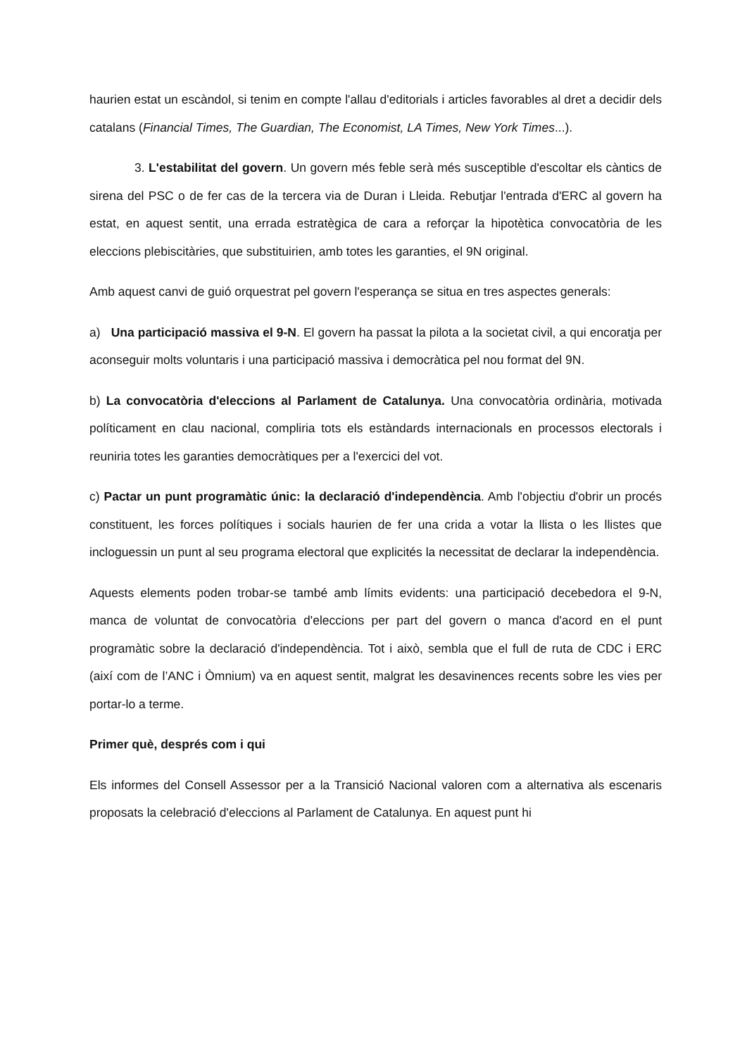haurien estat un escàndol, si tenim en compte l'allau d'editorials i articles favorables al dret a decidir dels catalans (Financial Times, The Guardian, The Economist, LA Times, New York Times...).
3. L'estabilitat del govern. Un govern més feble serà més susceptible d'escoltar els càntics de sirena del PSC o de fer cas de la tercera via de Duran i Lleida. Rebutjar l'entrada d'ERC al govern ha estat, en aquest sentit, una errada estratègica de cara a reforçar la hipotètica convocatòria de les eleccions plebiscitàries, que substituirien, amb totes les garanties, el 9N original.
Amb aquest canvi de guió orquestrat pel govern l'esperança se situa en tres aspectes generals:
a) Una participació massiva el 9-N. El govern ha passat la pilota a la societat civil, a qui encoratja per aconseguir molts voluntaris i una participació massiva i democràtica pel nou format del 9N.
b) La convocatòria d'eleccions al Parlament de Catalunya. Una convocatòria ordinària, motivada políticament en clau nacional, compliria tots els estàndards internacionals en processos electorals i reuniria totes les garanties democràtiques per a l'exercici del vot.
c) Pactar un punt programàtic únic: la declaració d'independència. Amb l'objectiu d'obrir un procés constituent, les forces polítiques i socials haurien de fer una crida a votar la llista o les llistes que incloguessin un punt al seu programa electoral que explicités la necessitat de declarar la independència.
Aquests elements poden trobar-se també amb límits evidents: una participació decebedora el 9-N, manca de voluntat de convocatòria d'eleccions per part del govern o manca d'acord en el punt programàtic sobre la declaració d'independència. Tot i això, sembla que el full de ruta de CDC i ERC (així com de l’ANC i Òmnium) va en aquest sentit, malgrat les desavinences recents sobre les vies per portar-lo a terme.
Primer què, després com i qui
Els informes del Consell Assessor per a la Transició Nacional valoren com a alternativa als escenaris proposats la celebració d'eleccions al Parlament de Catalunya. En aquest punt hi